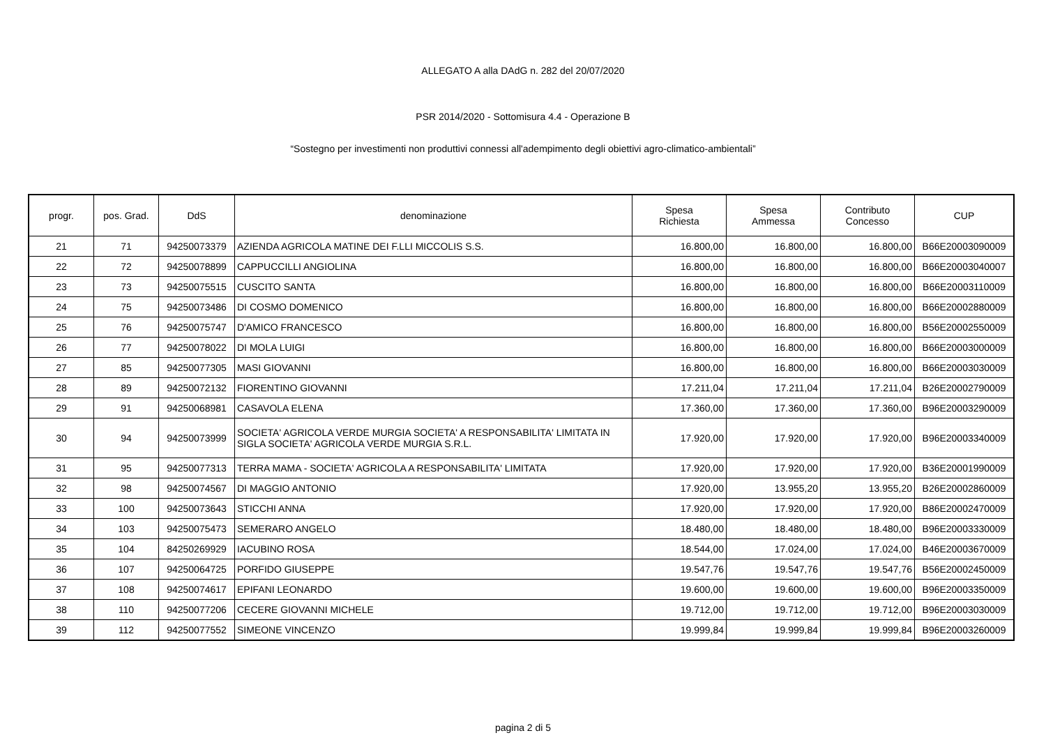ALLEGATO A alla DAdG n. 282 del 20/07/2020
PSR 2014/2020 - Sottomisura 4.4 - Operazione B
“Sostegno per investimenti non produttivi connessi all'adempimento degli obiettivi agro-climatico-ambientali”
| progr. | pos. Grad. | DdS | denominazione | Spesa Richiesta | Spesa Ammessa | Contributo Concesso | CUP |
| --- | --- | --- | --- | --- | --- | --- | --- |
| 21 | 71 | 94250073379 | AZIENDA AGRICOLA MATINE DEI F.LLI MICCOLIS S.S. | 16.800,00 | 16.800,00 | 16.800,00 | B66E20003090009 |
| 22 | 72 | 94250078899 | CAPPUCCILLI ANGIOLINA | 16.800,00 | 16.800,00 | 16.800,00 | B66E20003040007 |
| 23 | 73 | 94250075515 | CUSCITO SANTA | 16.800,00 | 16.800,00 | 16.800,00 | B66E20003110009 |
| 24 | 75 | 94250073486 | DI COSMO DOMENICO | 16.800,00 | 16.800,00 | 16.800,00 | B66E20002880009 |
| 25 | 76 | 94250075747 | D'AMICO FRANCESCO | 16.800,00 | 16.800,00 | 16.800,00 | B56E20002550009 |
| 26 | 77 | 94250078022 | DI MOLA LUIGI | 16.800,00 | 16.800,00 | 16.800,00 | B66E20003000009 |
| 27 | 85 | 94250077305 | MASI GIOVANNI | 16.800,00 | 16.800,00 | 16.800,00 | B66E20003030009 |
| 28 | 89 | 94250072132 | FIORENTINO GIOVANNI | 17.211,04 | 17.211,04 | 17.211,04 | B26E20002790009 |
| 29 | 91 | 94250068981 | CASAVOLA ELENA | 17.360,00 | 17.360,00 | 17.360,00 | B96E20003290009 |
| 30 | 94 | 94250073999 | SOCIETA' AGRICOLA VERDE MURGIA SOCIETA' A RESPONSABILITA' LIMITATA IN SIGLA SOCIETA' AGRICOLA VERDE MURGIA S.R.L. | 17.920,00 | 17.920,00 | 17.920,00 | B96E20003340009 |
| 31 | 95 | 94250077313 | TERRA MAMA - SOCIETA' AGRICOLA A RESPONSABILITA' LIMITATA | 17.920,00 | 17.920,00 | 17.920,00 | B36E20001990009 |
| 32 | 98 | 94250074567 | DI MAGGIO ANTONIO | 17.920,00 | 13.955,20 | 13.955,20 | B26E20002860009 |
| 33 | 100 | 94250073643 | STICCHI ANNA | 17.920,00 | 17.920,00 | 17.920,00 | B86E20002470009 |
| 34 | 103 | 94250075473 | SEMERARO ANGELO | 18.480,00 | 18.480,00 | 18.480,00 | B96E20003330009 |
| 35 | 104 | 84250269929 | IACUBINO ROSA | 18.544,00 | 17.024,00 | 17.024,00 | B46E20003670009 |
| 36 | 107 | 94250064725 | PORFIDO GIUSEPPE | 19.547,76 | 19.547,76 | 19.547,76 | B56E20002450009 |
| 37 | 108 | 94250074617 | EPIFANI LEONARDO | 19.600,00 | 19.600,00 | 19.600,00 | B96E20003350009 |
| 38 | 110 | 94250077206 | CECERE GIOVANNI MICHELE | 19.712,00 | 19.712,00 | 19.712,00 | B96E20003030009 |
| 39 | 112 | 94250077552 | SIMEONE VINCENZO | 19.999,84 | 19.999,84 | 19.999,84 | B96E20003260009 |
pagina 2 di 5